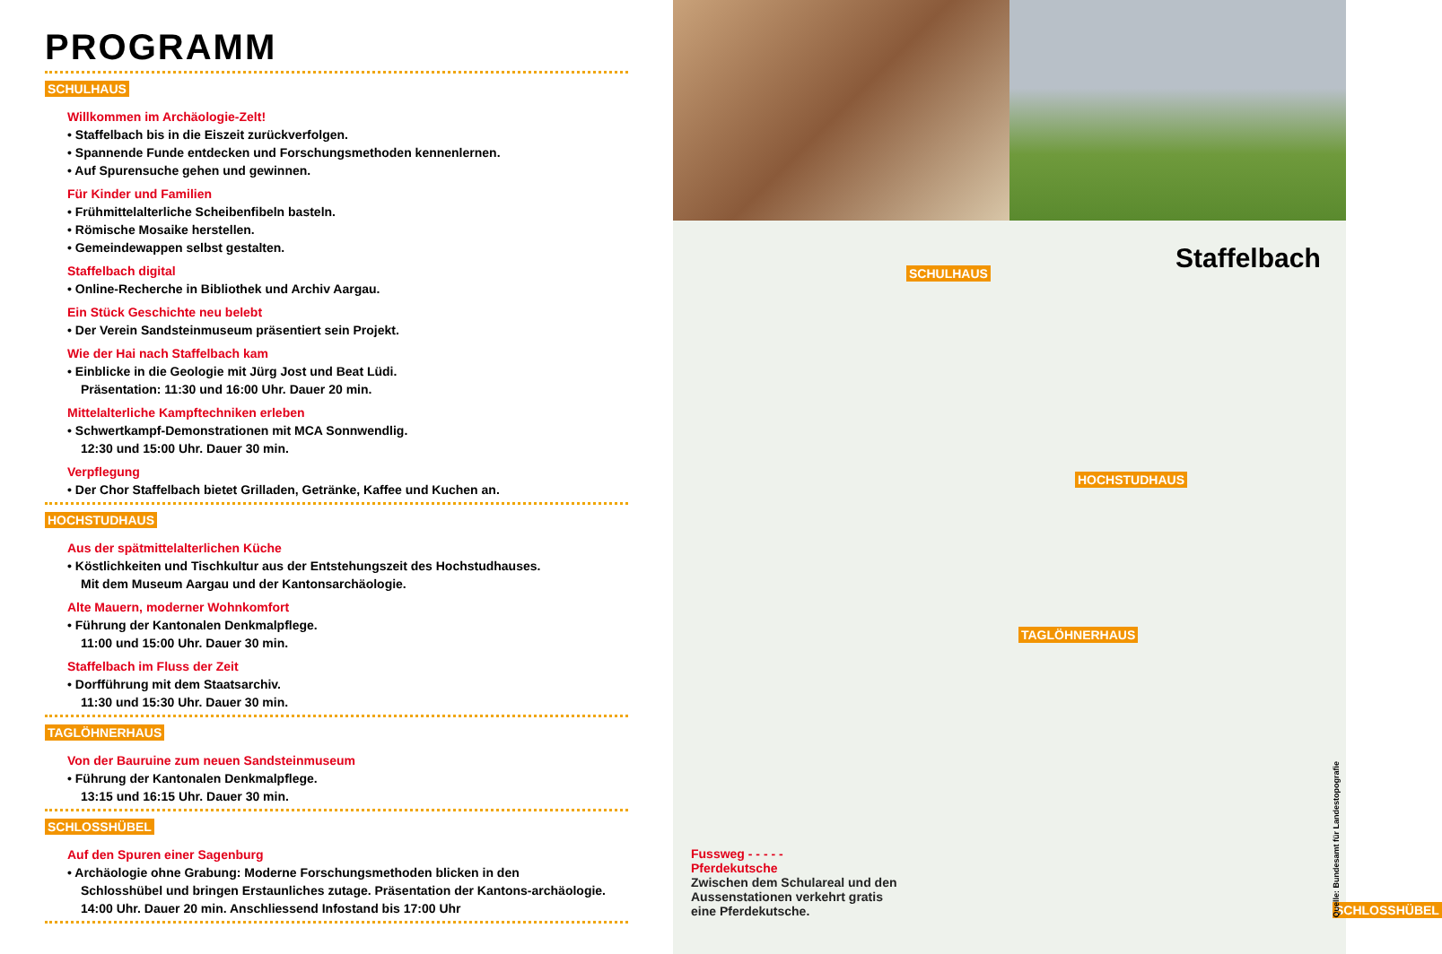PROGRAMM
SCHULHAUS
Willkommen im Archäologie-Zelt!
• Staffelbach bis in die Eiszeit zurückverfolgen.
• Spannende Funde entdecken und Forschungsmethoden kennenlernen.
• Auf Spurensuche gehen und gewinnen.
Für Kinder und Familien
• Frühmittelalterliche Scheibenfibeln basteln.
• Römische Mosaike herstellen.
• Gemeindewappen selbst gestalten.
Staffelbach digital
• Online-Recherche in Bibliothek und Archiv Aargau.
Ein Stück Geschichte neu belebt
• Der Verein Sandsteinmuseum präsentiert sein Projekt.
Wie der Hai nach Staffelbach kam
• Einblicke in die Geologie mit Jürg Jost und Beat Lüdi.
Präsentation: 11:30 und 16:00 Uhr. Dauer 20 min.
Mittelalterliche Kampftechniken erleben
• Schwertkampf-Demonstrationen mit MCA Sonnwendlig.
12:30 und 15:00 Uhr. Dauer 30 min.
Verpflegung
• Der Chor Staffelbach bietet Grilladen, Getränke, Kaffee und Kuchen an.
HOCHSTUDHAUS
Aus der spätmittelalterlichen Küche
• Köstlichkeiten und Tischkultur aus der Entstehungszeit des Hochstudhauses.
Mit dem Museum Aargau und der Kantonsarchäologie.
Alte Mauern, moderner Wohnkomfort
• Führung der Kantonalen Denkmalpflege.
11:00 und 15:00 Uhr. Dauer 30 min.
Staffelbach im Fluss der Zeit
• Dorfführung mit dem Staatsarchiv.
11:30 und 15:30 Uhr. Dauer 30 min.
TAGLÖHNERHAUS
Von der Bauruine zum neuen Sandsteinmuseum
• Führung der Kantonalen Denkmalpflege.
13:15 und 16:15 Uhr. Dauer 30 min.
SCHLOSSHÜBEL
Auf den Spuren einer Sagenburg
• Archäologie ohne Grabung: Moderne Forschungsmethoden blicken in den
Schlosshübel und bringen Erstaunliches zutage. Präsentation der Kantons-archäologie.
14:00 Uhr. Dauer 20 min. Anschliessend Infostand bis 17:00 Uhr
SCHULHAUS
HOCHSTUDHAUS
TAGLÖHNERHAUS
SCHLOSSHÜBEL
Staffelbach
Fussweg - - - - -
Pferdekutsche
Zwischen dem Schulareal und den Aussenstationen verkehrt gratis eine Pferdekutsche.
Quelle: Bundesamt für Landestopografie